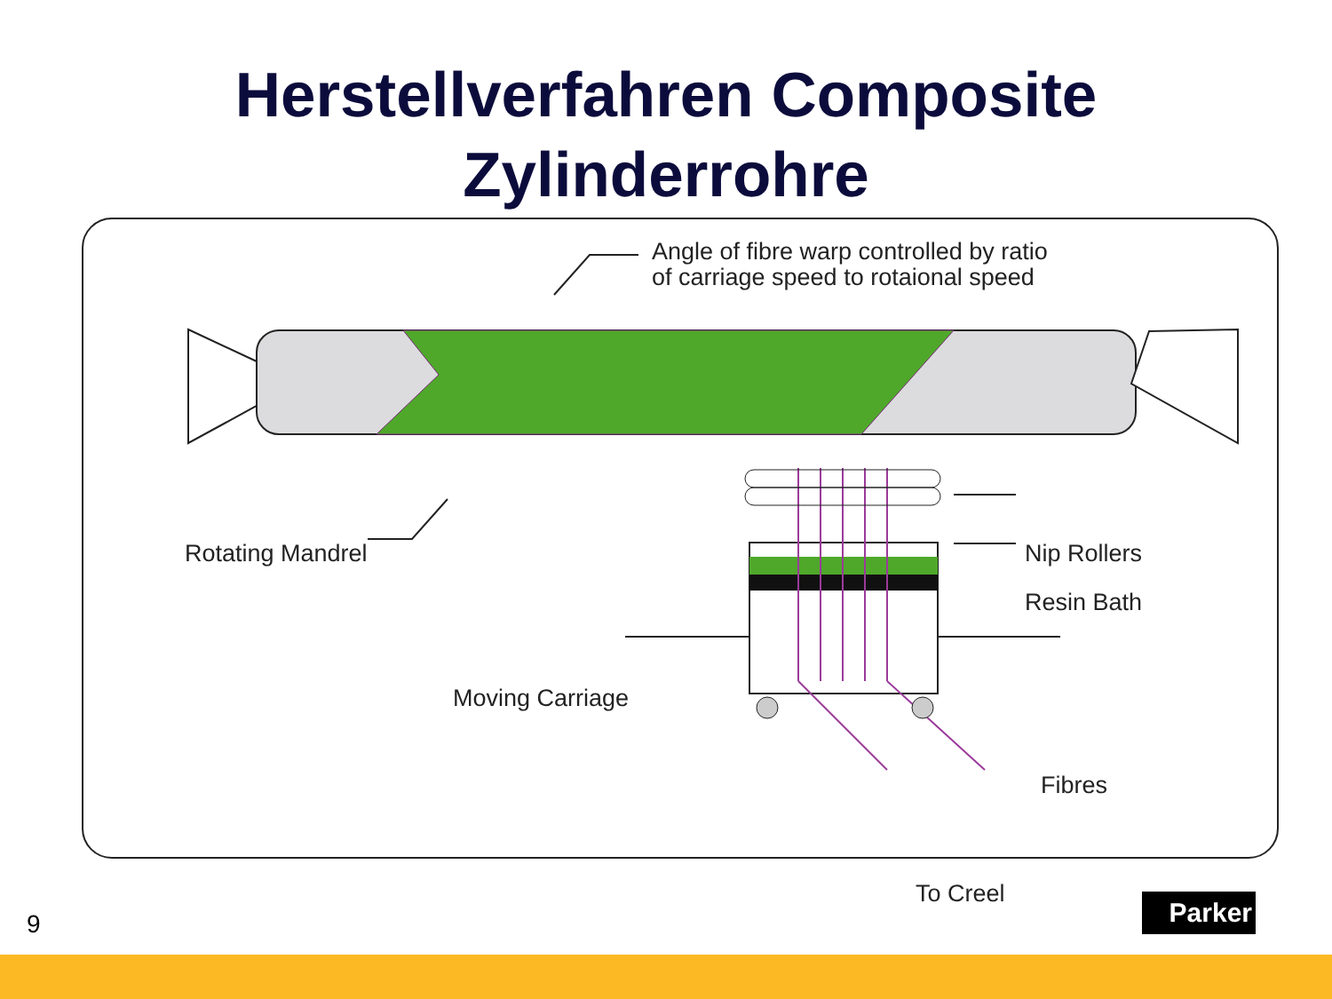Herstellverfahren Composite
Zylinderrohre
Angle of fibre warp controlled by ratio
of carriage speed to rotaional speed
Rotating Mandrel Nip Rollers
Resin Bath
Moving Carriage
Fibres
To Creel
9
Parker